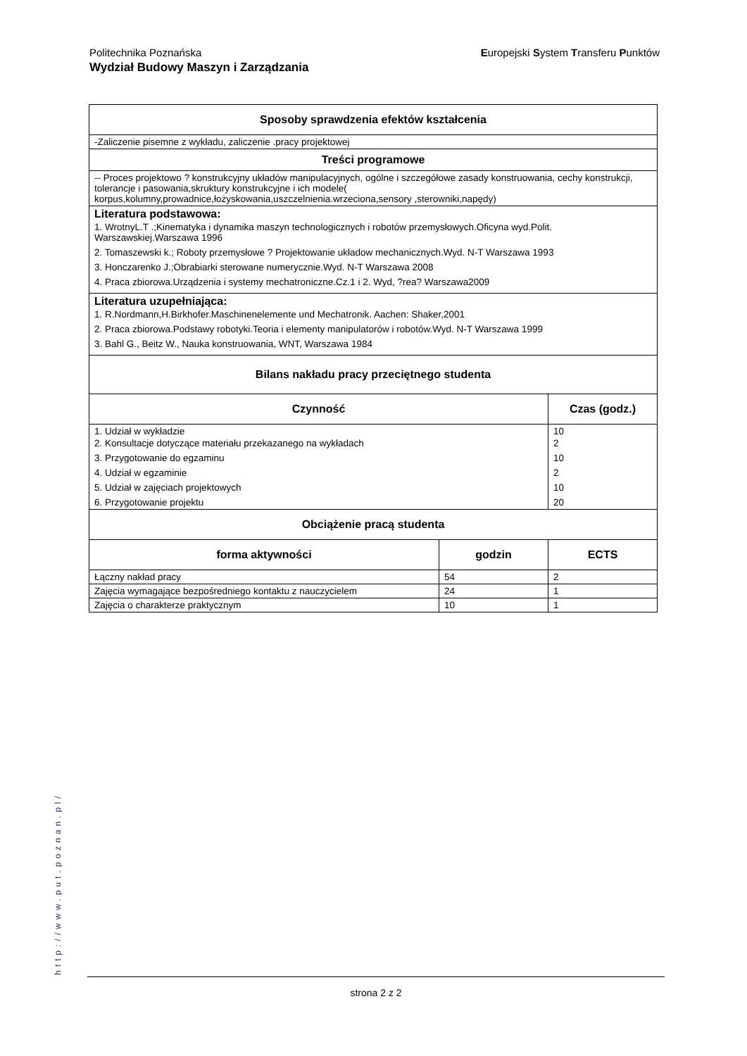Politechnika Poznańska
Wydział Budowy Maszyn i Zarządzania
Europejski System Transferu Punktów
| Sposoby sprawdzenia efektów kształcenia | | |
| -Zaliczenie pisemne z wykładu, zaliczenie .pracy projektowej | | |
| Treści programowe | | |
| -- Proces projektowo ? konstrukcyjny układów manipulacyjnych, ogólne i szczegółowe zasady konstruowania, cechy konstrukcji, tolerancje i pasowania,skruktury konstrukcyjne i ich modele( korpus,kolumny,prowadnice,łożyskowania,uszczelnienia.wrzeciona,sensory ,sterowniki,napędy) | | |
| Literatura podstawowa: 1. WrotnyL.T .;Kinematyka i dynamika maszyn technologicznych i robotów przemysłowych.Oficyna wyd.Polit. Warszawskiej.Warszawa 1996 2. Tomaszewski k.; Roboty przemysłowe ? Projektowanie układow mechanicznych.Wyd. N-T Warszawa 1993 3. Honczarenko J.;Obrabiarki sterowane numerycznie.Wyd. N-T Warszawa 2008 4. Praca zbiorowa.Urządzenia i systemy mechatroniczne.Cz.1 i 2. Wyd, ?rea? Warszawa2009 | | |
| Literatura uzupełniająca: 1. R.Nordmann,H.Birkhofer.Maschinenelemente und Mechatronik. Aachen: Shaker,2001 2. Praca zbiorowa.Podstawy robotyki.Teoria i elementy manipulatorów i robotów.Wyd. N-T Warszawa 1999 3. Bahl G., Beitz W., Nauka konstruowania, WNT, Warszawa 1984 | | |
| Bilans nakładu pracy przeciętnego studenta | | |
| Czynność | | Czas (godz.) |
| 1. Udział w wykładzie 2. Konsultacje dotyczące materiału przekazanego na wykładach 3. Przygotowanie do egzaminu 4. Udział w egzaminie 5. Udział w zajęciach projektowych 6. Przygotowanie projektu | | 10 2 10 2 10 20 |
| Obciążenie pracą studenta | | |
| forma aktywności | godzin | ECTS |
| Łączny nakład pracy | 54 | 2 |
| Zajęcia wymagające bezpośredniego kontaktu z nauczycielem | 24 | 1 |
| Zajęcia o charakterze praktycznym | 10 | 1 |
http://www.put.poznan.pl/
strona 2 z 2